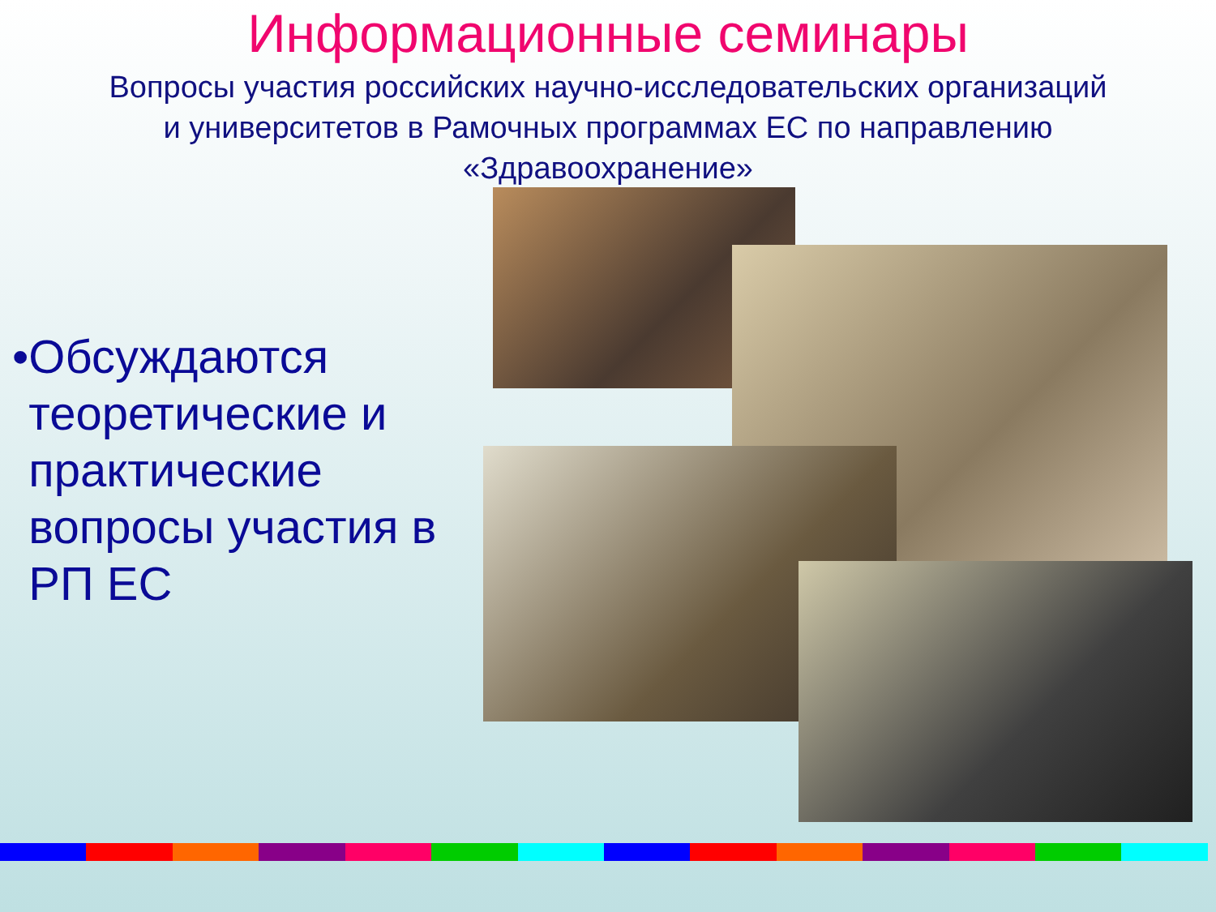Информационные семинары
Вопросы участия российских научно-исследовательских организаций и университетов в Рамочных программах ЕС по направлению «Здравоохранение»
• Обсуждаются теоретические и практические вопросы участия в РП ЕС